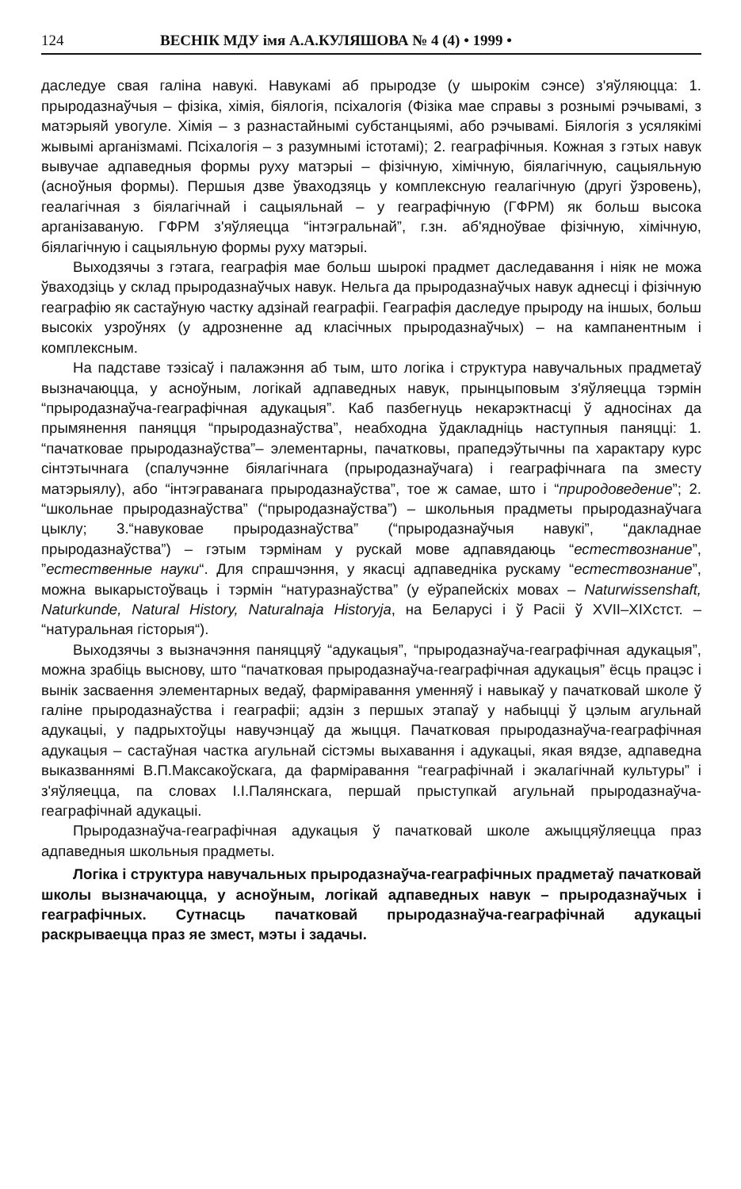124 ВЕСНІК МДУ імя А.А.КУЛЯШОВА № 4 (4) • 1999 •
даследуе свая галіна навукі. Навукамі аб прыродзе (у шырокім сэнсе) з'яўляюцца: 1. прыродазнаўчыя – фізіка, хімія, біялогія, псіхалогія (Фізіка мае справы з рознымі рэчывамі, з матэрыяй увогуле. Хімія – з разнастайнымі субстанцыямі, або рэчывамі. Біялогія з усялякімі жывымі арганізмамі. Псіхалогія – з разумнымі істотамі); 2. геаграфічныя. Кожная з гэтых навук вывучае адпаведныя формы руху матэрыі – фізічную, хімічную, біялагічную, сацыяльную (асноўныя формы). Першыя дзве ўваходзяць у комплексную геалагічную (другі ўзровень), геалагічная з біялагічнай і сацыяльнай – у геаграфічную (ГФРМ) як больш высока арганізаваную. ГФРМ з'яўляецца “інтэгральнай”, г.зн. аб'ядноўвае фізічную, хімічную, біялагічную і сацыяльную формы руху матэрыі.
Выходзячы з гэтага, геаграфія мае больш шырокі прадмет даследавання і ніяк не можа ўваходзіць у склад прыродазнаўчых навук. Нельга да прыродазнаўчых навук аднесці і фізічную геаграфію як састаўную частку адзінай геаграфіі. Геаграфія даследуе прыроду на іншых, больш высокіх узроўнях (у адрозненне ад класічных прыродазнаўчых) – на кампанентным і комплексным.
На падставе тэзісаў і палажэння аб тым, што логіка і структура навучальных прадметаў вызначаюцца, у асноўным, логікай адпаведных навук, прынцыповым з'яўляецца тэрмін “прыродазнаўча-геаграфічная адукацыя”. Каб пазбегнуць некарэктнасці ў адносінах да прымянення паняцця “прыродазнаўства”, неабходна ўдакладніць наступныя паняцці: 1. “пачатковае прыродазнаўства”– элементарны, пачатковы, прапедэўтычны па характару курс сінтэтычнага (спалучэнне біялагічнага (прыродазнаўчага) і геаграфічнага па зместу матэрыялу), або “інтэграванага прыродазнаўства”, тое ж самае, што і “природоведение”; 2. “школьнае прыродазнаўства” (“прыродазнаўства”) – школьныя прадметы прыродазнаўчага цыклу; 3.“навуковае прыродазнаўства” (“прыродазнаўчыя навукі”, “дакладнае прыродазнаўства”) – гэтым тэрмінам у рускай мове адпавядаюць “естествознание”, ”естественные науки“. Для спрашчэння, у якасці адпаведніка рускаму “естествознание”, можна выкарыстоўваць і тэрмін “натуразнаўства” (у еўрапейскіх мовах – Naturwissenshaft, Naturkunde, Natural History, Naturalnaja Historyja, на Беларусі і ў Расіі ў XVII–XIXстст. – “натуральная гісторыя“).
Выходзячы з вызначэння паняццяў “адукацыя”, “прыродазнаўча-геаграфічная адукацыя”, можна зрабіць выснову, што “пачатковая прыродазнаўча-геаграфічная адукацыя” ёсць працэс і вынік засваення элементарных ведаў, фарміравання уменняў і навыкаў у пачатковай школе ў галіне прыродазнаўства і геаграфіі; адзін з першых этапаў у набыцці ў цэлым агульнай адукацыі, у падрыхтоўцы навучэнцаў да жыцця. Пачатковая прыродазнаўча-геаграфічная адукацыя – састаўная частка агульнай сістэмы выхавання і адукацыі, якая вядзе, адпаведна выказваннямі В.П.Максакоўскага, да фарміравання “геаграфічнай і экалагічнай культуры” і з'яўляецца, па словах І.І.Палянскага, першай прыступкай агульнай прыродазнаўча-геаграфічнай адукацыі.
Прыродазнаўча-геаграфічная адукацыя ў пачатковай школе ажыццяўляецца праз адпаведныя школьныя прадметы.
Логіка і структура навучальных прыродазнаўча-геаграфічных прадметаў пачатковай школы вызначаюцца, у асноўным, логікай адпаведных навук – прыродазнаўчых і геаграфічных. Сутнасць пачатковай прыродазнаўча-геаграфічнай адукацыі раскрываецца праз яе змест, мэты і задачы.